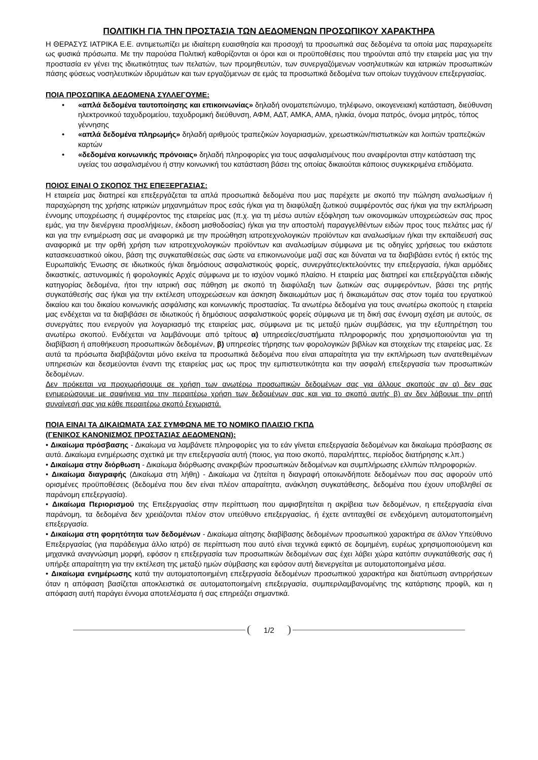ΠΟΛΙΤΙΚΗ ΓΙΑ ΤΗΝ ΠΡΟΣΤΑΣΙΑ ΤΩΝ ΔΕΔΟΜΕΝΩΝ ΠΡΟΣΩΠΙΚΟΥ ΧΑΡΑΚΤΗΡΑ
Η ΘΕΡΑΣΥΣ ΙΑΤΡΙΚΑ Ε.Ε. αντιμετωπίζει με ιδιαίτερη ευαισθησία και προσοχή τα προσωπικά σας δεδομένα τα οποία μας παραχωρείτε ως φυσικά πρόσωπα. Με την παρούσα Πολιτική καθορίζονται οι όροι και οι προϋποθέσεις που τηρούνται από την εταιρεία μας για την προστασία εν γένει της ιδιωτικότητας των πελατών, των προμηθευτών, των συνεργαζόμενων νοσηλευτικών και ιατρικών προσωπικών πάσης φύσεως νοσηλευτικών ιδρυμάτων και των εργαζόμενων σε εμάς τα προσωπικά δεδομένα των οποίων τυγχάνουν επεξεργασίας.
ΠΟΙΑ ΠΡΟΣΩΠΙΚΑ ΔΕΔΟΜΕΝΑ ΣΥΛΛΕΓΟΥΜΕ:
• «απλά δεδομένα ταυτοποίησης και επικοινωνίας» δηλαδή ονοματεπώνυμο, τηλέφωνο, οικογενειακή κατάσταση, διεύθυνση ηλεκτρονικού ταχυδρομείου, ταχυδρομική διεύθυνση, ΑΦΜ, ΑΔΤ, ΑΜΚΑ, ΑΜΑ, ηλικία, όνομα πατρός, όνομα μητρός, τόπος γέννησης
• «απλά δεδομένα πληρωμής» δηλαδή αριθμούς τραπεζικών λογαριασμών, χρεωστικών/πιστωτικών και λοιπών τραπεζικών καρτών
• «δεδομένα κοινωνικής πρόνοιας» δηλαδή πληροφορίες για τους ασφαλισμένους που αναφέρονται στην κατάσταση της υγείας του ασφαλισμένου ή στην κοινωνική του κατάσταση βάσει της οποίας δικαιούται κάποιος συγκεκριμένα επιδόματα.
ΠΟΙΟΣ ΕΙΝΑΙ Ο ΣΚΟΠΟΣ ΤΗΣ ΕΠΕΞΕΡΓΑΣΙΑΣ:
Η εταιρεία μας διατηρεί και επεξεργάζεται τα απλά προσωπικά δεδομένα που μας παρέχετε με σκοπό την πώληση αναλωσίμων ή παραχώρηση της χρήσης ιατρικών μηχανημάτων προς εσάς ή/και για τη διαφύλαξη ζωτικού συμφέροντός σας ή/και για την εκπλήρωση έννομης υποχρέωσης ή συμφέροντος της εταιρείας μας (π.χ. για τη μέσω αυτών εξόφληση των οικονομικών υποχρεώσεών σας προς εμάς, για την διενέργεια προσλήψεων, έκδοση μισθοδοσίας) ή/και για την αποστολή παραγγελθέντων ειδών προς τους πελάτες μας ή/και για την ενημέρωση σας με αναφορικά με την προώθηση ιατροτεχνολογικών προϊόντων και αναλωσίμων ή/και την εκπαίδευσή σας αναφορικά με την ορθή χρήση των ιατροτεχνολογικών προϊόντων και αναλωσίμων σύμφωνα με τις οδηγίες χρήσεως του εκάστοτε κατασκευαστικού οίκου, βάση της συγκαταθέσεώς σας ώστε να επικοινωνούμε μαζί σας και δύναται να τα διαβιβάσει εντός ή εκτός της Ευρωπαϊκής Ένωσης σε ιδιωτικούς ή/και δημόσιους ασφαλιστικούς φορείς, συνεργάτες/εκτελούντες την επεξεργασία, ή/και αρμόδιες δικαστικές, αστυνομικές ή φορολογικές Αρχές σύμφωνα με το ισχύον νομικό πλαίσιο. Η εταιρεία μας διατηρεί και επεξεργάζεται ειδικής κατηγορίας δεδομένα, ήτοι την ιατρική σας πάθηση με σκοπό τη διαφύλαξη των ζωτικών σας συμφερόντων, βάσει της ρητής συγκατάθεσής σας ή/και για την εκτέλεση υποχρεώσεων και άσκηση δικαιωμάτων μας ή δικαιωμάτων σας στον τομέα του εργατικού δικαίου και του δικαίου κοινωνικής ασφάλισης και κοινωνικής προστασίας. Τα ανωτέρω δεδομένα για τους ανωτέρω σκοπούς η εταιρεία μας ενδέχεται να τα διαβιβάσει σε ιδιωτικούς ή δημόσιους ασφαλιστικούς φορείς σύμφωνα με τη δική σας έννομη σχέση με αυτούς, σε συνεργάτες που ενεργούν για λογαριασμό της εταιρείας μας, σύμφωνα με τις μεταξύ ημών συμβάσεις, για την εξυπηρέτηση του ανωτέρω σκοπού. Ενδέχεται να λαμβάνουμε από τρίτους α) υπηρεσίες/συστήματα πληροφορικής που χρησιμοποιούνται για τη διαβίβαση ή αποθήκευση προσωπικών δεδομένων, β) υπηρεσίες τήρησης των φορολογικών βιβλίων και στοιχείων της εταιρείας μας. Σε αυτά τα πρόσωπα διαβιβάζονται μόνο εκείνα τα προσωπικά δεδομένα που είναι απαραίτητα για την εκπλήρωση των ανατεθειμένων υπηρεσιών και δεσμεύονται έναντι της εταιρείας μας ως προς την εμπιστευτικότητα και την ασφαλή επεξεργασία των προσωπικών δεδομένων.
Δεν πρόκειται να προχωρήσουμε σε χρήση των ανωτέρω προσωπικών δεδομένων σας για άλλους σκοπούς αν α) δεν σας ενημερώσουμε με σαφήνεια για την περαιτέρω χρήση των δεδομένων σας και για το σκοπό αυτής β) αν δεν λάβουμε την ρητή συναίνεσή σας για κάθε περαιτέρω σκοπό ξεχωριστά.
ΠΟΙΑ ΕΙΝΑΙ ΤΑ ΔΙΚΑΙΩΜΑΤΑ ΣΑΣ ΣΥΜΦΩΝΑ ΜΕ ΤΟ ΝΟΜΙΚΟ ΠΛΑΙΣΙΟ ΓΚΠΔ
(ΓΕΝΙΚΟΣ ΚΑΝΟΝΙΣΜΟΣ ΠΡΟΣΤΑΣΙΑΣ ΔΕΔΟΜΕΝΩΝ):
• Δικαίωμα πρόσβασης - Δικαίωμα να λαμβάνετε πληροφορίες για το εάν γίνεται επεξεργασία δεδομένων και δικαίωμα πρόσβασης σε αυτά. Δικαίωμα ενημέρωσης σχετικά με την επεξεργασία αυτή (ποιος, για ποιο σκοπό, παραλήπτες, περίοδος διατήρησης κ.λπ.)
• Δικαίωμα στην διόρθωση - Δικαίωμα διόρθωσης ανακριβών προσωπικών δεδομένων και συμπλήρωσης ελλιπών πληροφοριών.
• Δικαίωμα διαγραφής (Δικαίωμα στη λήθη) - Δικαίωμα να ζητείται η διαγραφή οποιωνδήποτε δεδομένων που σας αφορούν υπό ορισμένες προϋποθέσεις (δεδομένα που δεν είναι πλέον απαραίτητα, ανάκληση συγκατάθεσης, δεδομένα που έχουν υποβληθεί σε παράνομη επεξεργασία).
• Δικαίωμα Περιορισμού της Επεξεργασίας στην περίπτωση που αμφισβητείται η ακρίβεια των δεδομένων, η επεξεργασία είναι παράνομη, τα δεδομένα δεν χρειάζονται πλέον στον υπεύθυνο επεξεργασίας, ή έχετε αντιταχθεί σε ενδεχόμενη αυτοματοποιημένη επεξεργασία.
• Δικαίωμα στη φορητότητα των δεδομένων - Δικαίωμα αίτησης διαβίβασης δεδομένων προσωπικού χαρακτήρα σε άλλον Υπεύθυνο Επεξεργασίας (για παράδειγμα άλλο ιατρό) σε περίπτωση που αυτό είναι τεχνικά εφικτό σε δομημένη, ευρέως χρησιμοποιούμενη και μηχανικά αναγνώσιμη μορφή, εφόσον η επεξεργασία των προσωπικών δεδομένων σας έχει λάβει χώρα κατόπιν συγκατάθεσής σας ή υπήρξε απαραίτητη για την εκτέλεση της μεταξύ ημών σύμβασης και εφόσον αυτή διενεργείται με αυτοματοποιημένα μέσα.
• Δικαίωμα ενημέρωσης κατά την αυτοματοποιημένη επεξεργασία δεδομένων προσωπικού χαρακτήρα και διατύπωση αντιρρήσεων όταν η απόφαση βασίζεται αποκλειστικά σε αυτοματοποιημένη επεξεργασία, συμπεριλαμβανομένης της κατάρτισης προφίλ, και η απόφαση αυτή παράγει έννομα αποτελέσματα ή σας επηρεάζει σημαντικά.
1/2